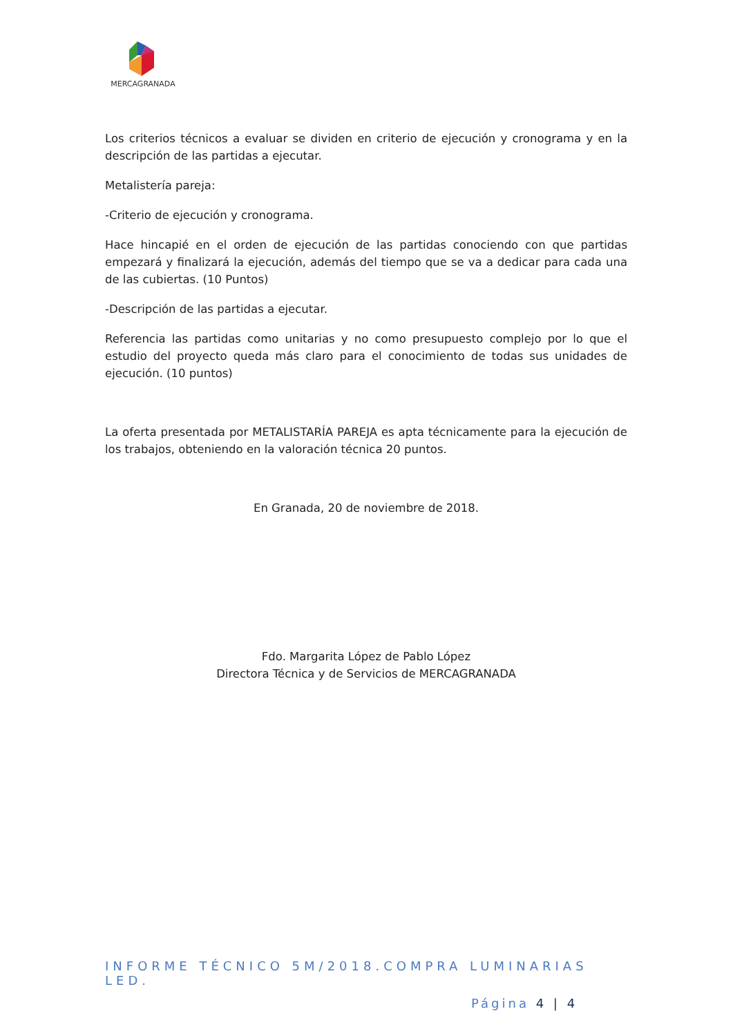MERCAGRANADA
Los criterios técnicos a evaluar se dividen en criterio de ejecución y cronograma y en la descripción de las partidas a ejecutar.
Metalistería pareja:
-Criterio de ejecución y cronograma.
Hace hincapié en el orden de ejecución de las partidas conociendo con que partidas empezará y finalizará la ejecución, además del tiempo que se va a dedicar para cada una de las cubiertas. (10 Puntos)
-Descripción de las partidas a ejecutar.
Referencia las partidas como unitarias y no como presupuesto complejo por lo que el estudio del proyecto queda más claro para el conocimiento de todas sus unidades de ejecución. (10 puntos)
La oferta presentada por METALISTARÍA PAREJA es apta técnicamente para la ejecución de los trabajos, obteniendo en la valoración técnica 20 puntos.
En Granada, 20 de noviembre de 2018.
Fdo. Margarita López de Pablo López
Directora Técnica y de Servicios de MERCAGRANADA
INFORME TÉCNICO 5M/2018.COMPRA LUMINARIAS LED.
Página 4 | 4